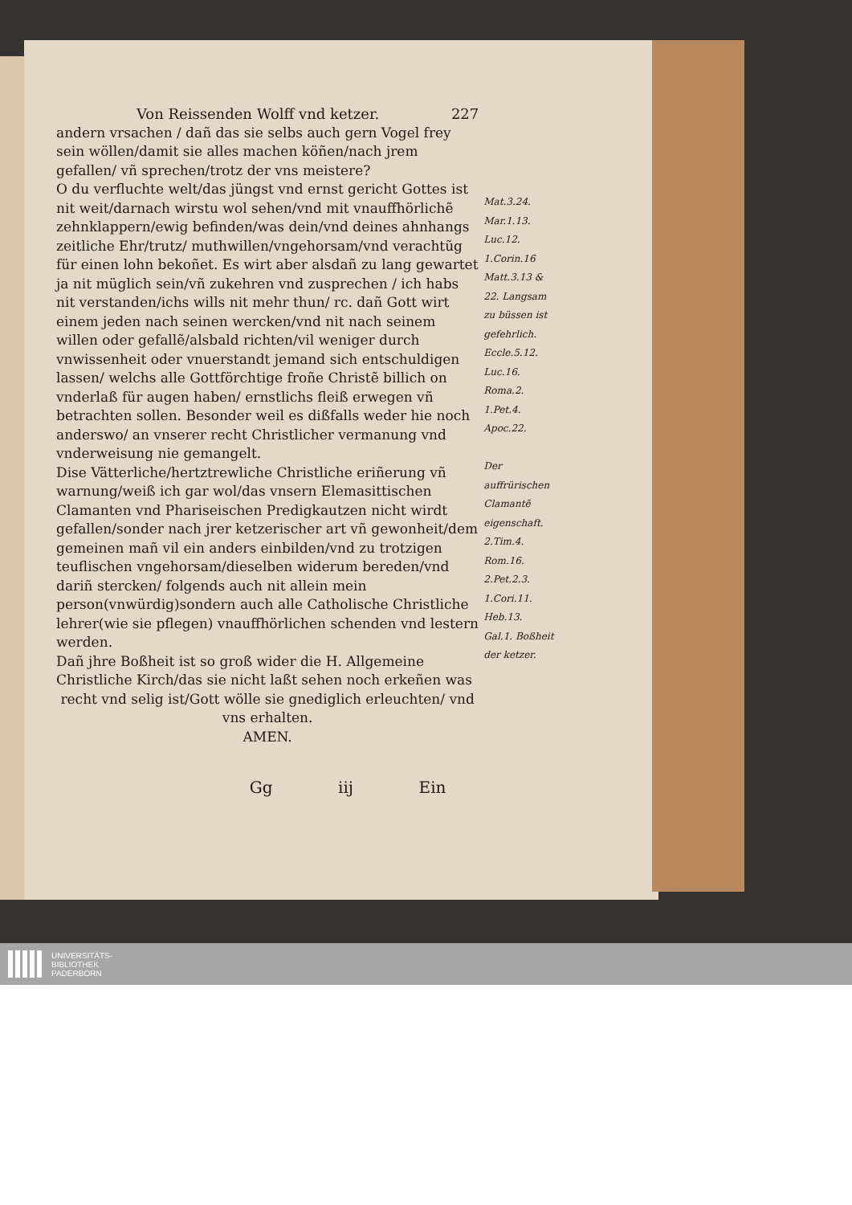Von Reissenden Wolff vnd ketzer. 227
andern vrsachen / dañ das sie selbs auch gern Vogel frey sein wöllen/damit sie alles machen köñen/nach jrem gefallen/ vñ sprechen/trotz der vns meistere?
O du verfluchte welt/das jüngst vnd ernst gericht Gottes ist nit weit/darnach wirstu wol sehen/vnd mit vnauffhörlichẽ zehnklappern/ewig befinden/was dein/vnd deines ahnhangs zeitliche Ehr/trutz/ muthwillen/vngehorsam/vnd verachtũg für einen lohn bekoñet. Es wirt aber alsdañ zu lang gewartet ja nit müglich sein/vñ zukehren vnd zusprechen / ich habs nit verstanden/ichs wills nit mehr thun/ rc. dañ Gott wirt einem jeden nach seinen wercken/vnd nit nach seinem willen oder gefallẽ/alsbald richten/vil weniger durch vnwissenheit oder vnuerstandt jemand sich entschuldigen lassen/ welchs alle Gottförchtige froñe Christẽ billich on vnderlaß für augen haben/ ernstlichs fleiß erwegen vñ betrachten sollen. Besonder weil es dißfalls weder hie noch anderswo/ an vnserer recht Christlicher vermanung vnd vnderweisung nie gemangelt.
Dise Vätterliche/hertztrewliche Christliche eriñerung vñ warnung/weiß ich gar wol/das vnsern Elemasittischen Clamanten vnd Phariseischen Predigkautzen nicht wirdt gefallen/sonder nach jrer ketzerischer art vñ gewonheit/dem gemeinen mañ vil ein anders einbilden/vnd zu trotzigen teuflischen vngehorsam/dieselben widerum bereden/vnd dariñ stercken/ folgends auch nit allein mein person(vnwürdig)sondern auch alle Catholische Christliche lehrer(wie sie pflegen) vnauffhörlichen schenden vnd lestern werden.
Dañ jhre Boßheit ist so groß wider die H. Allgemeine Christliche Kirch/das sie nicht laßt sehen noch erkeñen was
recht vnd selig ist/Gott wölle sie gnediglich erleuchten/ vnd vns erhalten.
AMEN.
Gg iij Ein
Mat.3.24. Mar.1.13. Luc.12. 1.Corin.16 Matt.3.13 & 22. Langsam zu büssen ist gefehrlich. Eccle.5.12. Luc.16. Roma.2. 1.Pet.4. Apoc.22.
Der auffrürischen Clamantẽ eigenschaft. 2.Tim.4. Rom.16. 2.Pet.2.3. 1.Cori.11. Heb.13. Gal.1. Boßheit der ketzer.
UNIVERSITÄTS-
BIBLIOTHEK
PADERBORN